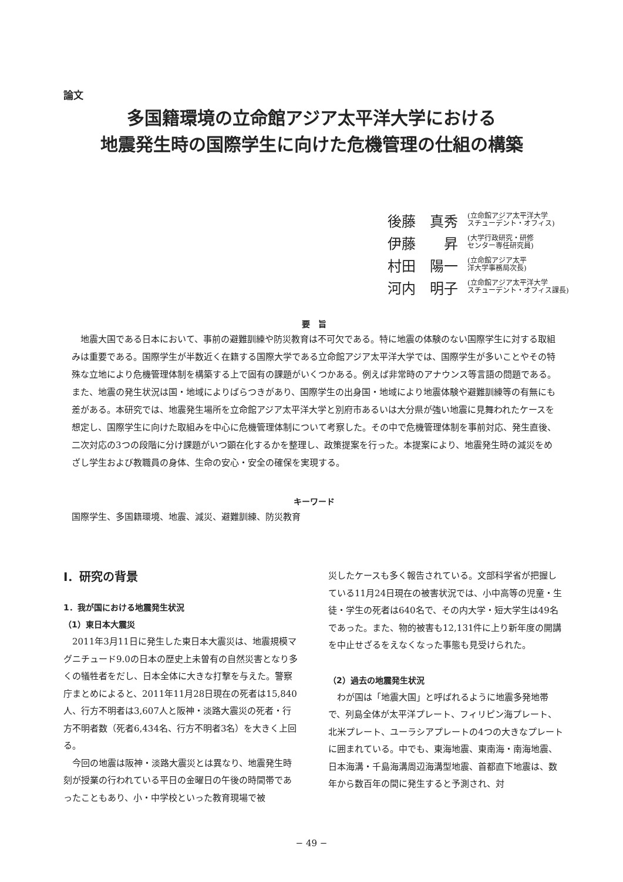論文
多国籍環境の立命館アジア太平洋大学における
地震発生時の国際学生に向けた危機管理の仕組の構築
後藤　真秀 (立命館アジア太平洋大学
スチューデント・オフィス)
伊藤　　昇 (大学行政研究・研修
センター専任研究員)
村田　陽一 (立命館アジア太平
洋大学事務局次長)
河内　明子 (立命館アジア太平洋大学
スチューデント・オフィス課長)
要　旨
地震大国である日本において、事前の避難訓練や防災教育は不可欠である。特に地震の体験のない国際学生に対する取組みは重要である。国際学生が半数近く在籍する国際大学である立命館アジア太平洋大学では、国際学生が多いことやその特殊な立地により危機管理体制を構築する上で固有の課題がいくつかある。例えば非常時のアナウンス等言語の問題である。また、地震の発生状況は国・地域によりばらつきがあり、国際学生の出身国・地域により地震体験や避難訓練等の有無にも差がある。本研究では、地震発生場所を立命館アジア太平洋大学と別府市あるいは大分県が強い地震に見舞われたケースを想定し、国際学生に向けた取組みを中心に危機管理体制について考察した。その中で危機管理体制を事前対応、発生直後、二次対応の3つの段階に分け課題がいつ顕在化するかを整理し、政策提案を行った。本提案により、地震発生時の減災をめざし学生および教職員の身体、生命の安心・安全の確保を実現する。
キーワード
国際学生、多国籍環境、地震、減災、避難訓練、防災教育
Ⅰ．研究の背景
1．我が国における地震発生状況
（1）東日本大震災
2011年3月11日に発生した東日本大震災は、地震規模マグニチュード9.0の日本の歴史上未曽有の自然災害となり多くの犠牲者をだし、日本全体に大きな打撃を与えた。警察庁まとめによると、2011年11月28日現在の死者は15,840人、行方不明者は3,607人と阪神・淡路大震災の死者・行方不明者数（死者6,434名、行方不明者3名）を大きく上回る。
今回の地震は阪神・淡路大震災とは異なり、地震発生時刻が授業の行われている平日の金曜日の午後の時間帯であったこともあり、小・中学校といった教育現場で被
災したケースも多く報告されている。文部科学省が把握している11月24日現在の被害状況では、小中高等の児童・生徒・学生の死者は640名で、その内大学・短大学生は49名であった。また、物的被害も12,131件に上り新年度の開講を中止せざるをえなくなった事態も見受けられた。
（2）過去の地震発生状況
わが国は「地震大国」と呼ばれるように地震多発地帯で、列島全体が太平洋プレート、フィリピン海プレート、北米プレート、ユーラシアプレートの4つの大きなプレートに囲まれている。中でも、東海地震、東南海・南海地震、日本海溝・千島海溝周辺海溝型地震、首都直下地震は、数年から数百年の間に発生すると予測され、対
− 49 −